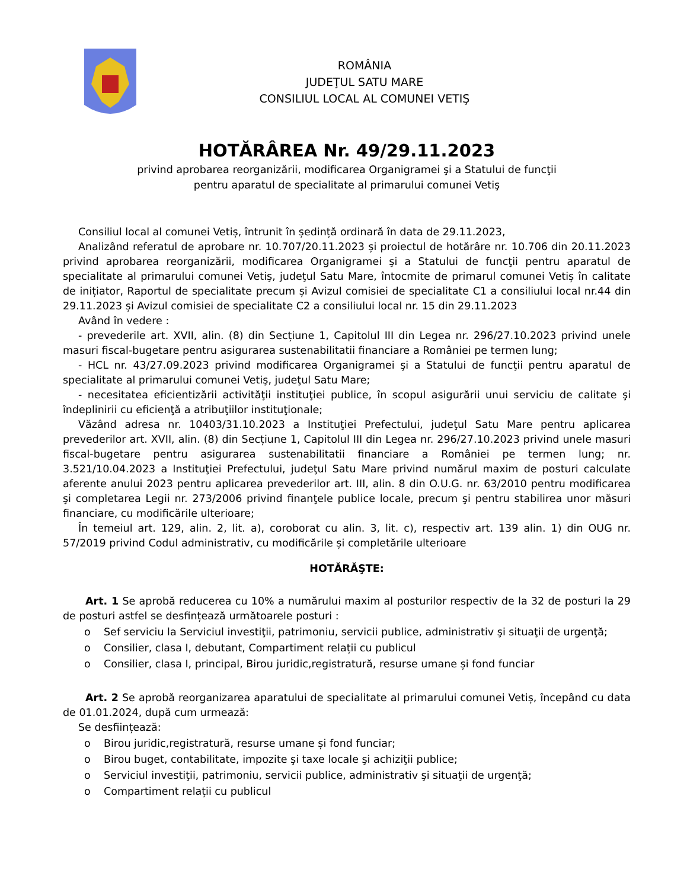ROMÂNIA
JUDEŢUL SATU MARE
CONSILIUL LOCAL AL COMUNEI VETIŞ
HOTĂRÂREA Nr. 49/29.11.2023
privind aprobarea reorganizării, modificarea Organigramei şi a Statului de funcţii
pentru aparatul de specialitate al primarului comunei Vetiş
Consiliul local al comunei Vetiș, întrunit în ședință ordinară în data de 29.11.2023,
Analizând referatul de aprobare nr. 10.707/20.11.2023 și proiectul de hotărâre nr. 10.706 din 20.11.2023 privind aprobarea reorganizării, modificarea Organigramei şi a Statului de funcţii pentru aparatul de specialitate al primarului comunei Vetiş, judeţul Satu Mare, întocmite de primarul comunei Vetiș în calitate de inițiator, Raportul de specialitate precum și Avizul comisiei de specialitate C1 a consiliului local nr.44 din 29.11.2023 și Avizul comisiei de specialitate C2 a consiliului local nr. 15 din 29.11.2023
Având în vedere :
- prevederile art. XVII, alin. (8) din Secțiune 1, Capitolul III din Legea nr. 296/27.10.2023 privind unele masuri fiscal-bugetare pentru asigurarea sustenabilitatii financiare a României pe termen lung;
- HCL nr. 43/27.09.2023 privind modificarea Organigramei şi a Statului de funcţii pentru aparatul de specialitate al primarului comunei Vetiş, judeţul Satu Mare;
- necesitatea eficientizării activităţii instituţiei publice, în scopul asigurării unui serviciu de calitate şi îndeplinirii cu eficienţă a atribuţiilor instituţionale;
Văzând adresa nr. 10403/31.10.2023 a Instituţiei Prefectului, judeţul Satu Mare pentru aplicarea prevederilor art. XVII, alin. (8) din Secțiune 1, Capitolul III din Legea nr. 296/27.10.2023 privind unele masuri fiscal-bugetare pentru asigurarea sustenabilitatii financiare a României pe termen lung; nr. 3.521/10.04.2023 a Instituţiei Prefectului, judeţul Satu Mare privind numărul maxim de posturi calculate aferente anului 2023 pentru aplicarea prevederilor art. III, alin. 8 din O.U.G. nr. 63/2010 pentru modificarea şi completarea Legii nr. 273/2006 privind finanţele publice locale, precum şi pentru stabilirea unor măsuri financiare, cu modificările ulterioare;
În temeiul art. 129, alin. 2, lit. a), coroborat cu alin. 3, lit. c), respectiv art. 139 alin. 1) din OUG nr. 57/2019 privind Codul administrativ, cu modificările și completările ulterioare
HOTĂRĂŞTE:
Art. 1 Se aprobă reducerea cu 10% a numărului maxim al posturilor respectiv de la 32 de posturi la 29 de posturi astfel se desfințează următoarele posturi :
o Sef serviciu la Serviciul investiţii, patrimoniu, servicii publice, administrativ şi situaţii de urgenţă;
o Consilier, clasa I, debutant, Compartiment relații cu publicul
o Consilier, clasa I, principal, Birou juridic,registratură, resurse umane și fond funciar
Art. 2 Se aprobă reorganizarea aparatului de specialitate al primarului comunei Vetiș, începând cu data de 01.01.2024, după cum urmează:
Se desființează:
o Birou juridic,registratură, resurse umane și fond funciar;
o Birou buget, contabilitate, impozite şi taxe locale şi achiziţii publice;
o Serviciul investiţii, patrimoniu, servicii publice, administrativ şi situaţii de urgenţă;
o Compartiment relații cu publicul